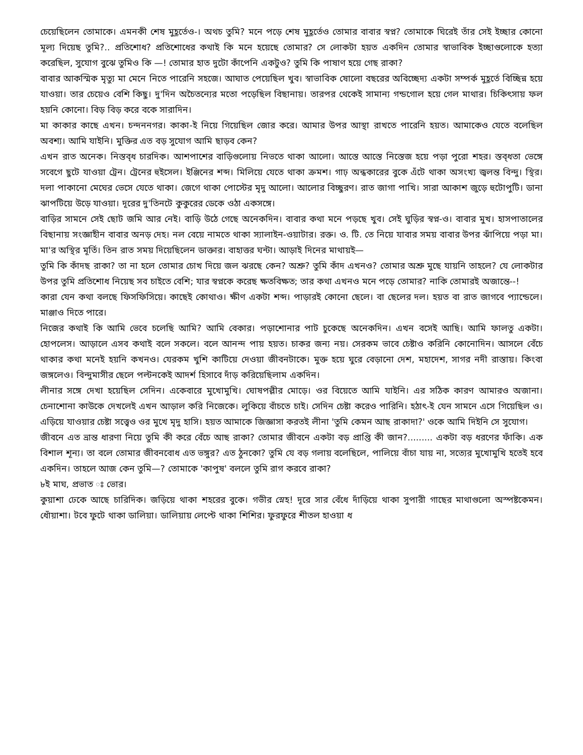চেয়েছিলেন তোমাকে। এমনকী শেষ মুহূর্তেও-। অথচ তুমি? মনে পড়ে শেষ মুহূর্তেও তোমার বাবার স্বপ্ন? তোমাকে ঘিরেই তাঁর সেই ইচ্ছার কোনো মূল্য দিয়েছ তুমি?.. প্রতিশোধ? প্রতিশোধের কথাই কি মনে হয়েছে তোমার? সে লোকটা হয়ত একদিন তোমার স্বাভাবিক ইচ্ছাগুলোকে হত্যা করেছিল, সুযোগ বুঝে তুমিও কি —! তোমার হাত দুটো কাঁপেনি একটুও? তুমি কি পাষাণ হয়ে গেছ রাকা?
বাবার আকস্মিক মৃত্যু মা মেনে নিতে পারেনি সহজে। আঘাত পেয়েছিল খুব। স্বাভাবিক ষোলো বছরের অবিচ্ছেদ্য একটা সম্পর্ক মুহূর্তে বিচ্ছিন্ন হয়ে যাওয়া। তার চেয়েও বেশি কিছু। দু'দিন অচৈতন্যের মতো পড়েছিল বিছানায়। তারপর থেকেই সামান্য গন্ডগোল হয়ে গেল মাথার। চিকিৎসায় ফল হয়নি কোনো। বিড় বিড় করে বকে সারাদিন।
মা কাকার কাছে এখন। চন্দননগর। কাকা-ই নিয়ে গিয়েছিল জোর করে। আমার উপর আস্থা রাখতে পারেনি হয়ত। আমাকেও যেতে বলেছিল অবশ্য। আমি যাইনি। মুক্তির এত বড় সুযোগ আমি ছাড়ব কেন?
এখন রাত অনেক। নিস্তব্ধ চারদিক। আশপাশের বাড়িগুলোয় নিভতে থাকা আলো। আস্তে আস্তে নিস্তেজ হয়ে পড়া পুরো শহর। স্তব্ধতা ভেঙ্গে সবেগে ছুটে যাওয়া ট্রেন। ট্রেনের হুইসেল। ইঞ্জিনের শব্দ। মিলিয়ে যেতে থাকা ক্রমশ। গাঢ় অন্ধকারের বুকে এঁটে থাকা অসংখ্য জ্বলন্ত বিন্দু। স্থির। দলা পাকানো মেঘের ভেসে যেতে থাকা। জেগে থাকা পোস্টের মৃদু আলো। আলোর বিচ্ছুরণ। রাত জাগা পাখি। সারা আকাশ জুড়ে হুটোপুটি। ডানা ঝাপটিয়ে উড়ে যাওয়া। দূরের দু'তিনটে কুকুরের ডেকে ওঠা একসঙ্গে।
বাড়ির সামনে সেই ছোট জমি আর নেই। বাড়ি উঠে গেছে অনেকদিন। বাবার কথা মনে পড়ছে খুব। সেই ঘুড়ির স্বপ্ন-ও। বাবার মুখ। হাসপাতালের বিছানায় সংজ্ঞাহীন বাবার অনড় দেহ। নল বেয়ে নামতে থাকা স্যালাইন-ওয়াটার। রক্ত। ও. টি. তে নিয়ে যাবার সময় বাবার উপর ঝাঁপিয়ে পড়া মা। মা'র অস্থির মূর্তি। তিন রাত সময় দিয়েছিলেন ডাক্তার। বাহাত্তর ঘন্টা। আড়াই দিনের মাথায়ই—
তুমি কি কাঁদছ রাকা? তা না হলে তোমার চোখ দিয়ে জল ঝরছে কেন? অশ্রু? তুমি কাঁদ এখনও? তোমার অশ্রু মুছে যায়নি তাহলে? যে লোকটার উপর তুমি প্রতিশোধ নিয়েছ সব চাইতে বেশি; যার স্বপ্নকে করেছ ক্ষতবিক্ষত; তার কথা এখনও মনে পড়ে তোমার? নাকি তোমারই অজান্তে--!
কারা যেন কথা বলছে ফিসফিসিয়ে। কাছেই কোথাও। ক্ষীণ একটা শব্দ। পাড়ারই কোনো ছেলে। বা ছেলের দল। হয়ত বা রাত জাগবে প্যান্ডেলে। মাঞ্জাও দিতে পারে।
নিজের কথাই কি আমি ভেবে চলেছি আমি? আমি বেকার। পড়াশোনার পাট চুকেছে অনেকদিন। এখন বসেই আছি। আমি ফালতু একটা। হোপলেস। আড়ালে এসব কথাই বলে সকলে। বলে আনন্দ পায় হয়ত। চাকর জন্য নয়। সেরকম ভাবে চেষ্টাও করিনি কোনোদিন। আসলে বেঁচে থাকার কথা মনেই হয়নি কখনও। যেরকম খুশি কাটিয়ে দেওয়া জীবনটাকে। মুক্ত হয়ে ঘুরে বেড়ানো দেশ, মহাদেশ, সাগর নদী রাস্তায়। কিংবা জঙ্গলেও। বিন্দুমাসীর ছেলে পল্টনকেই আদর্শ হিসাবে দাঁড় করিয়েছিলাম একদিন।
লীনার সঙ্গে দেখা হয়েছিল সেদিন। একেবারে মুখোমুখি। ঘোষপল্লীর মোড়ে। ওর বিয়েতে আমি যাইনি। এর সঠিক কারণ আমারও অজানা। চেনাশোনা কাউকে দেখলেই এখন আড়াল করি নিজেকে। লুকিয়ে বাঁচতে চাই। সেদিন চেষ্টা করেও পারিনি। হঠাৎ-ই যেন সামনে এসে গিয়েছিল ও। এড়িয়ে যাওয়ার চেষ্টা সত্ত্বেও ওর মুখে মৃদু হাসি। হয়ত আমাকে জিজ্ঞাসা করতই লীনা 'তুমি কেমন আছ রাকাদা?' ওকে আমি দিইনি সে সুযোগ।
জীবনে এত ভ্রান্ত ধারণা নিয়ে তুমি কী করে বেঁচে আছ রাকা? তোমার জীবনে একটা বড় প্রাপ্তি কী জান?......... একটা বড় ধরণের ফাঁকি। এক বিশাল শূন্য। তা বলে তোমার জীবনবোধ এত ভঙ্গুর? এত ঠুনকো? তুমি যে বড় গলায় বলেছিলে, পালিয়ে বাঁচা যায় না, সত্যের মুখোমুখি হতেই হবে একদিন। তাহলে আজ কেন তুমি—? তোমাকে 'কাপুষ' বললে তুমি রাগ করবে রাকা?
৮ই মাঘ, প্রভাত ঃ ভোর।
কুয়াশা ঢেকে আছে চারিদিক। জড়িয়ে থাকা শহরের বুকে। গভীর স্নেহ! দূরে সার বেঁধে দাঁড়িয়ে থাকা সুপারী গাছের মাথাগুলো অস্পষ্টকেমন। ধোঁয়াশা। টবে ফুটে থাকা ডালিয়া। ডালিয়ায় লেপ্টে থাকা শিশির। ফুরফুরে শীতল হাওয়া ধ